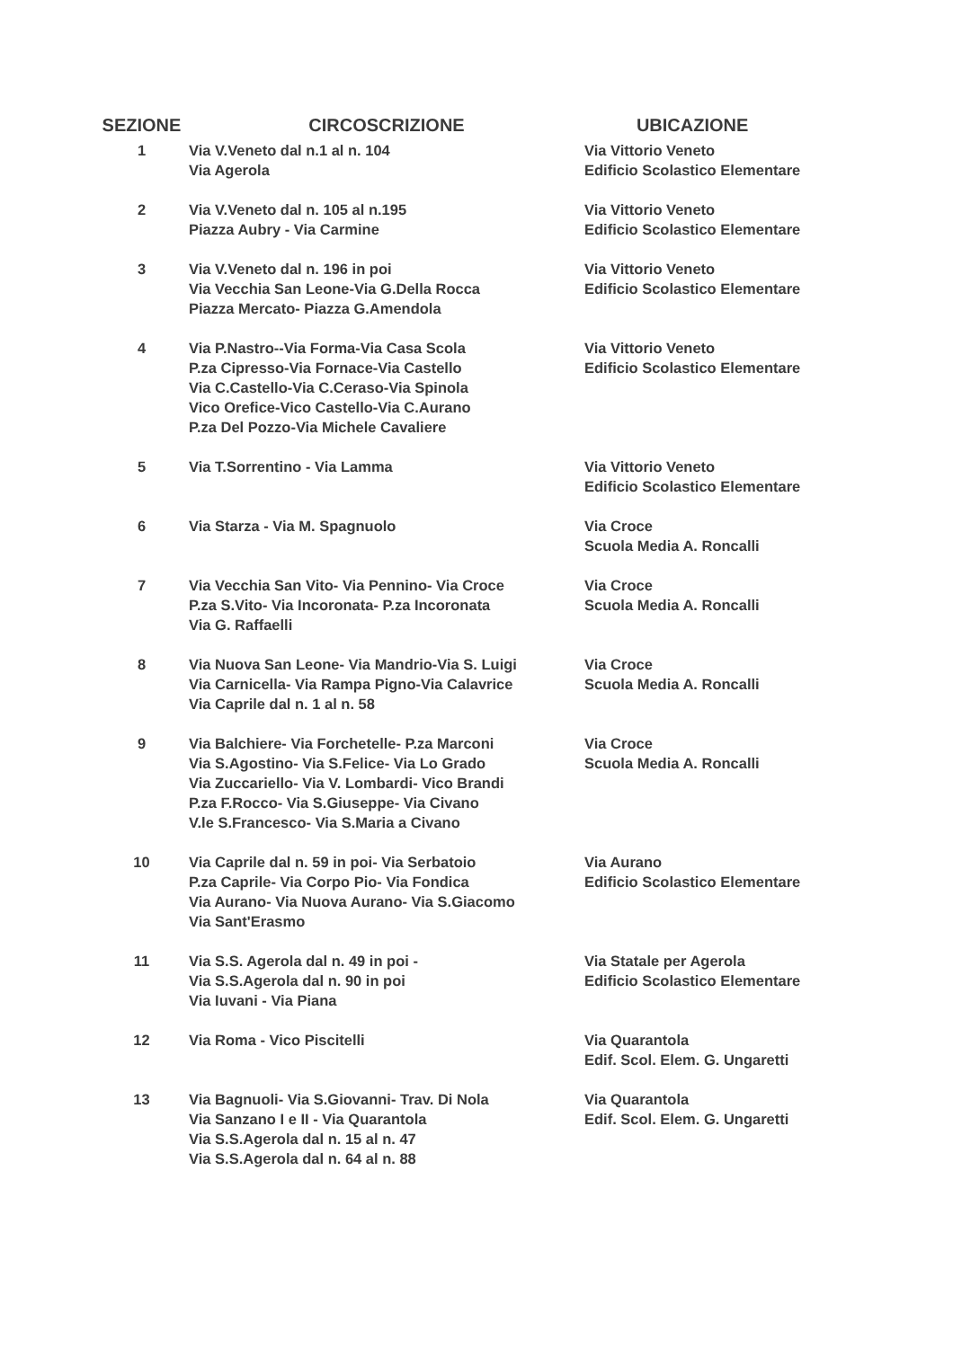| SEZIONE | CIRCOSCRIZIONE | UBICAZIONE |
| --- | --- | --- |
| 1 | Via V.Veneto dal n.1 al n. 104 Via Agerola | Via Vittorio Veneto Edificio Scolastico Elementare |
| 2 | Via V.Veneto dal n. 105 al n.195 Piazza Aubry - Via Carmine | Via Vittorio Veneto Edificio Scolastico Elementare |
| 3 | Via V.Veneto dal n. 196 in poi Via Vecchia San Leone-Via G.Della Rocca Piazza Mercato- Piazza G.Amendola | Via Vittorio Veneto Edificio Scolastico Elementare |
| 4 | Via P.Nastro--Via Forma-Via Casa Scola P.za Cipresso-Via Fornace-Via Castello Via C.Castello-Via C.Ceraso-Via Spinola Vico Orefice-Vico Castello-Via C.Aurano P.za Del Pozzo-Via Michele Cavaliere | Via Vittorio Veneto Edificio Scolastico Elementare |
| 5 | Via T.Sorrentino - Via Lamma | Via Vittorio Veneto Edificio Scolastico Elementare |
| 6 | Via Starza - Via M. Spagnuolo | Via Croce Scuola Media A. Roncalli |
| 7 | Via Vecchia San Vito- Via Pennino- Via Croce P.za S.Vito- Via Incoronata- P.za Incoronata Via G. Raffaelli | Via Croce Scuola Media A. Roncalli |
| 8 | Via Nuova San Leone- Via Mandrio-Via S. Luigi Via Carnicella- Via Rampa Pigno-Via Calavrice Via Caprile dal n. 1 al n. 58 | Via Croce Scuola Media A. Roncalli |
| 9 | Via Balchiere- Via Forchetelle- P.za Marconi Via S.Agostino- Via S.Felice- Via Lo Grado Via Zuccariello- Via V. Lombardi- Vico Brandi P.za F.Rocco- Via S.Giuseppe- Via Civano V.le S.Francesco- Via S.Maria a Civano | Via Croce Scuola Media A. Roncalli |
| 10 | Via Caprile dal n. 59 in poi- Via Serbatoio P.za Caprile- Via Corpo Pio- Via Fondica Via Aurano- Via Nuova Aurano- Via S.Giacomo Via Sant'Erasmo | Via Aurano Edificio Scolastico Elementare |
| 11 | Via S.S. Agerola dal n. 49 in poi - Via S.S.Agerola dal n. 90 in poi Via Iuvani - Via Piana | Via Statale per Agerola Edificio Scolastico Elementare |
| 12 | Via Roma - Vico Piscitelli | Via Quarantola Edif. Scol. Elem. G. Ungaretti |
| 13 | Via Bagnuoli- Via S.Giovanni- Trav. Di Nola Via Sanzano I e II - Via Quarantola Via S.S.Agerola dal n. 15 al n. 47 Via S.S.Agerola dal n. 64 al n. 88 | Via Quarantola Edif. Scol. Elem. G. Ungaretti |